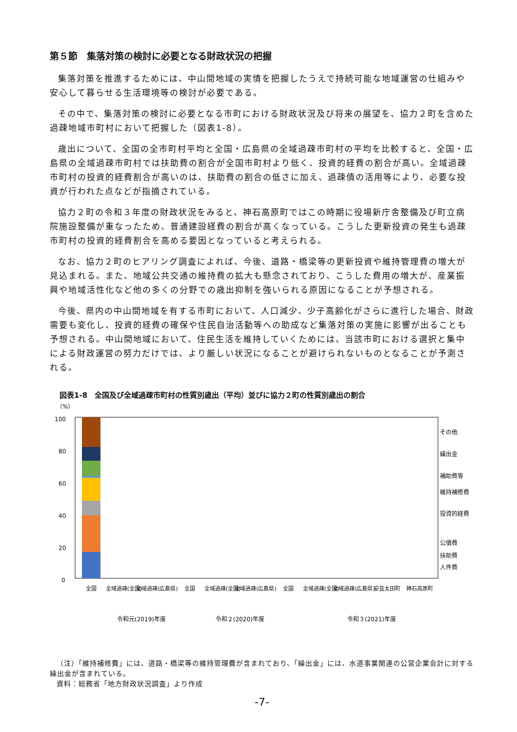第５節　集落対策の検討に必要となる財政状況の把握
集落対策を推進するためには、中山間地域の実情を把握したうえで持続可能な地域運営の仕組みや安心して暮らせる生活環境等の検討が必要である。
その中で、集落対策の検討に必要となる市町における財政状況及び将来の展望を、協力２町を含めた過疎地域市町村において把握した（図表1-8）。
歳出について、全国の全市町村平均と全国・広島県の全域過疎市町村の平均を比較すると、全国・広島県の全域過疎市町村では扶助費の割合が全国市町村より低く、投資的経費の割合が高い。全域過疎市町村の投資的経費割合が高いのは、扶助費の割合の低さに加え、過疎債の活用等により、必要な投資が行われた点などが指摘されている。
協力２町の令和３年度の財政状況をみると、神石高原町ではこの時期に役場新庁舎整備及び町立病院施設整備が重なったため、普通建設経費の割合が高くなっている。こうした更新投資の発生も過疎市町村の投資的経費割合を高める要因となっていると考えられる。
なお、協力２町のヒアリング調査によれば、今後、道路・橋梁等の更新投資や維持管理費の増大が見込まれる。また、地域公共交通の維持費の拡大も懸念されており、こうした費用の増大が、産業振興や地域活性化など他の多くの分野での歳出抑制を強いられる原因になることが予想される。
今後、県内の中山間地域を有する市町において、人口減少、少子高齢化がさらに進行した場合、財政需要も変化し、投資的経費の確保や住民自治活動等への助成など集落対策の実施に影響が出ることも予想される。中山間地域において、住民生活を維持していくためには、当該市町における選択と集中による財政運営の努力だけでは、より厳しい状況になることが避けられないものとなることが予測される。
図表1-8　全国及び全域過疎市町村の性質別歳出（平均）並びに協力２町の性質別歳出の割合
（%）
100
80
60
40
20
0
令和元(2019)年度
令和２(2020)年度
令和３(2021)年度
その他
繰出金
補助費等
維持補修費
投資的経費
公債費
扶助費
人件費
全国
全域過疎(全国)
全域過疎(広島県)
全国
全域過疎(全国)
全域過疎(広島県)
全国
全域過疎(全国)
全域過疎(広島県)
安芸太田町
神石高原町
（注）「維持補修費」には、道路・橋梁等の維持管理費が含まれており、「繰出金」には、水道事業関連の公営企業会計に対する繰出金が含まれている。
資料：総務省「地方財政状況調査」より作成
-7-